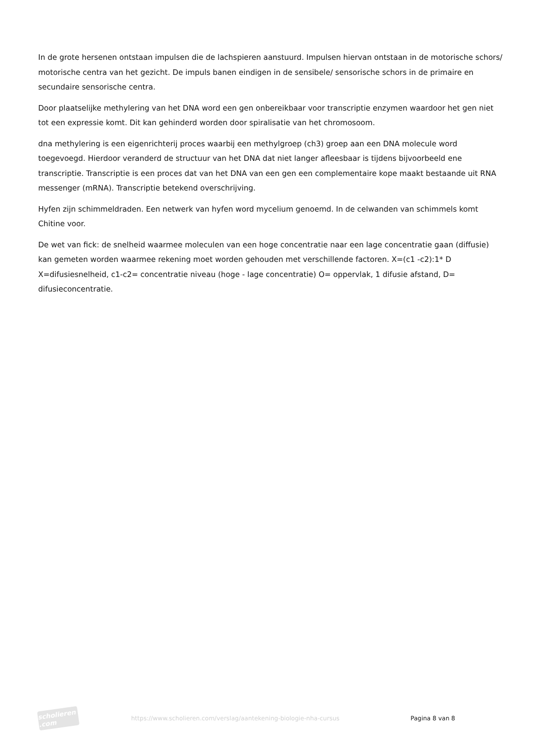In de grote hersenen ontstaan impulsen die de lachspieren aanstuurd. Impulsen hiervan ontstaan in de motorische schors/ motorische centra van het gezicht. De impuls banen eindigen in de sensibele/ sensorische schors in de primaire en secundaire sensorische centra.
Door plaatselijke methylering van het DNA word een gen onbereikbaar voor transcriptie enzymen waardoor het gen niet tot een expressie komt. Dit kan gehinderd worden door spiralisatie van het chromosoom.
dna methylering is een eigenrichterij proces waarbij een methylgroep (ch3) groep aan een DNA molecule word toegevoegd. Hierdoor veranderd de structuur van het DNA dat niet langer afleesbaar is tijdens bijvoorbeeld ene transcriptie. Transcriptie is een proces dat van het DNA van een gen een complementaire kope maakt bestaande uit RNA messenger (mRNA). Transcriptie betekend overschrijving.
Hyfen zijn schimmeldraden. Een netwerk van hyfen word mycelium genoemd. In de celwanden van schimmels komt Chitine voor.
De wet van fick: de snelheid waarmee moleculen van een hoge concentratie naar een lage concentratie gaan (diffusie) kan gemeten worden waarmee rekening moet worden gehouden met verschillende factoren. X=(c1 -c2):1* D X=difusiesnelheid, c1-c2= concentratie niveau (hoge - lage concentratie) O= oppervlak, 1 difusie afstand, D= difusieconcentratie.
scholieren .com
https://www.scholieren.com/verslag/aantekening-biologie-nha-cursus
Pagina 8 van 8